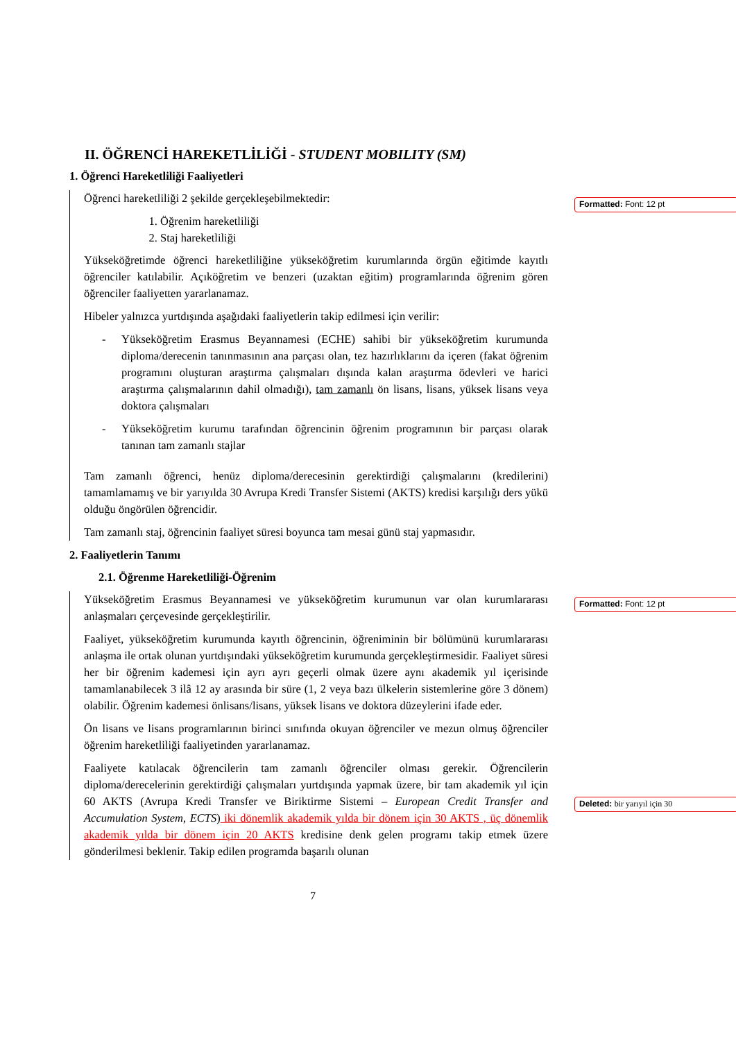II. ÖĞRENCİ HAREKETLİLİĞİ - STUDENT MOBILITY (SM)
1. Öğrenci Hareketliliği Faaliyetleri
Öğrenci hareketliliği 2 şekilde gerçekleşebilmektedir:
1. Öğrenim hareketliliği
2. Staj hareketliliği
Yükseköğretimde öğrenci hareketliliğine yükseköğretim kurumlarında örgün eğitimde kayıtlı öğrenciler katılabilir. Açıköğretim ve benzeri (uzaktan eğitim) programlarında öğrenim gören öğrenciler faaliyetten yararlanamaz.
Hibeler yalnızca yurtdışında aşağıdaki faaliyetlerin takip edilmesi için verilir:
-
Yükseköğretim Erasmus Beyannamesi (ECHE) sahibi bir yükseköğretim kurumunda diploma/derecenin tanınmasının ana parçası olan, tez hazırlıklarını da içeren (fakat öğrenim programını oluşturan araştırma çalışmaları dışında kalan araştırma ödevleri ve harici araştırma çalışmalarının dahil olmadığı), tam zamanlı ön lisans, lisans, yüksek lisans veya doktora çalışmaları
-
Yükseköğretim kurumu tarafından öğrencinin öğrenim programının bir parçası olarak tanınan tam zamanlı stajlar
Tam zamanlı öğrenci, henüz diploma/derecesinin gerektirdiği çalışmalarını (kredilerini) tamamlamamış ve bir yarıyılda 30 Avrupa Kredi Transfer Sistemi (AKTS) kredisi karşılığı ders yükü olduğu öngörülen öğrencidir.
Tam zamanlı staj, öğrencinin faaliyet süresi boyunca tam mesai günü staj yapmasıdır.
2. Faaliyetlerin Tanımı
2.1. Öğrenme Hareketliliği-Öğrenim
Yükseköğretim Erasmus Beyannamesi ve yükseköğretim kurumunun var olan kurumlararası anlaşmaları çerçevesinde gerçekleştirilir.
Faaliyet, yükseköğretim kurumunda kayıtlı öğrencinin, öğreniminin bir bölümünü kurumlararası anlaşma ile ortak olunan yurtdışındaki yükseköğretim kurumunda gerçekleştirmesidir. Faaliyet süresi her bir öğrenim kademesi için ayrı ayrı geçerli olmak üzere aynı akademik yıl içerisinde tamamlanabilecek 3 ilâ 12 ay arasında bir süre (1, 2 veya bazı ülkelerin sistemlerine göre 3 dönem) olabilir. Öğrenim kademesi önlisans/lisans, yüksek lisans ve doktora düzeylerini ifade eder.
Ön lisans ve lisans programlarının birinci sınıfında okuyan öğrenciler ve mezun olmuş öğrenciler öğrenim hareketliliği faaliyetinden yararlanamaz.
Faaliyete katılacak öğrencilerin tam zamanlı öğrenciler olması gerekir. Öğrencilerin diploma/derecelerinin gerektirdiği çalışmaları yurtdışında yapmak üzere, bir tam akademik yıl için 60 AKTS (Avrupa Kredi Transfer ve Biriktirme Sistemi – European Credit Transfer and Accumulation System, ECTS) iki dönemlik akademik yılda bir dönem için 30 AKTS , üç dönemlik akademik yılda bir dönem için 20 AKTS kredisine denk gelen programı takip etmek üzere gönderilmesi beklenir. Takip edilen programda başarılı olunan
Formatted: Font: 12 pt
Formatted: Font: 12 pt
Deleted: bir yarıyıl için 30
7